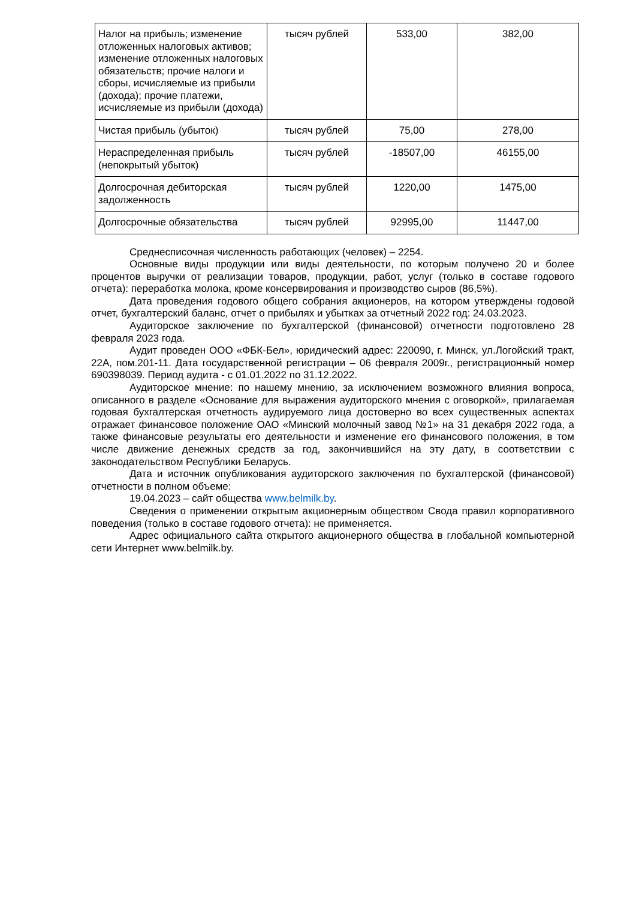| Налог на прибыль; изменение отложенных налоговых активов; изменение отложенных налоговых обязательств; прочие налоги и сборы, исчисляемые из прибыли (дохода); прочие платежи, исчисляемые из прибыли (дохода) | тысяч рублей | 533,00 | 382,00 |
| Чистая прибыль (убыток) | тысяч рублей | 75,00 | 278,00 |
| Нераспределенная прибыль (непокрытый убыток) | тысяч рублей | -18507,00 | 46155,00 |
| Долгосрочная дебиторская задолженность | тысяч рублей | 1220,00 | 1475,00 |
| Долгосрочные обязательства | тысяч рублей | 92995,00 | 11447,00 |
Среднесписочная численность работающих (человек) – 2254.
Основные виды продукции или виды деятельности, по которым получено 20 и более процентов выручки от реализации товаров, продукции, работ, услуг (только в составе годового отчета): переработка молока, кроме консервирования и производство сыров (86,5%).
Дата проведения годового общего собрания акционеров, на котором утверждены годовой отчет, бухгалтерский баланс, отчет о прибылях и убытках за отчетный 2022 год: 24.03.2023.
Аудиторское заключение по бухгалтерской (финансовой) отчетности подготовлено 28 февраля 2023 года.
Аудит проведен ООО «ФБК-Бел», юридический адрес: 220090, г. Минск, ул.Логойский тракт, 22А, пом.201-11. Дата государственной регистрации – 06 февраля 2009г., регистрационный номер 690398039. Период аудита - с 01.01.2022 по 31.12.2022.
Аудиторское мнение: по нашему мнению, за исключением возможного влияния вопроса, описанного в разделе «Основание для выражения аудиторского мнения с оговоркой», прилагаемая годовая бухгалтерская отчетность аудируемого лица достоверно во всех существенных аспектах отражает финансовое положение ОАО «Минский молочный завод №1» на 31 декабря 2022 года, а также финансовые результаты его деятельности и изменение его финансового положения, в том числе движение денежных средств за год, закончившийся на эту дату, в соответствии с законодательством Республики Беларусь.
Дата и источник опубликования аудиторского заключения по бухгалтерской (финансовой) отчетности в полном объеме:
19.04.2023 – сайт общества www.belmilk.by.
Сведения о применении открытым акционерным обществом Свода правил корпоративного поведения (только в составе годового отчета): не применяется.
Адрес официального сайта открытого акционерного общества в глобальной компьютерной сети Интернет www.belmilk.by.